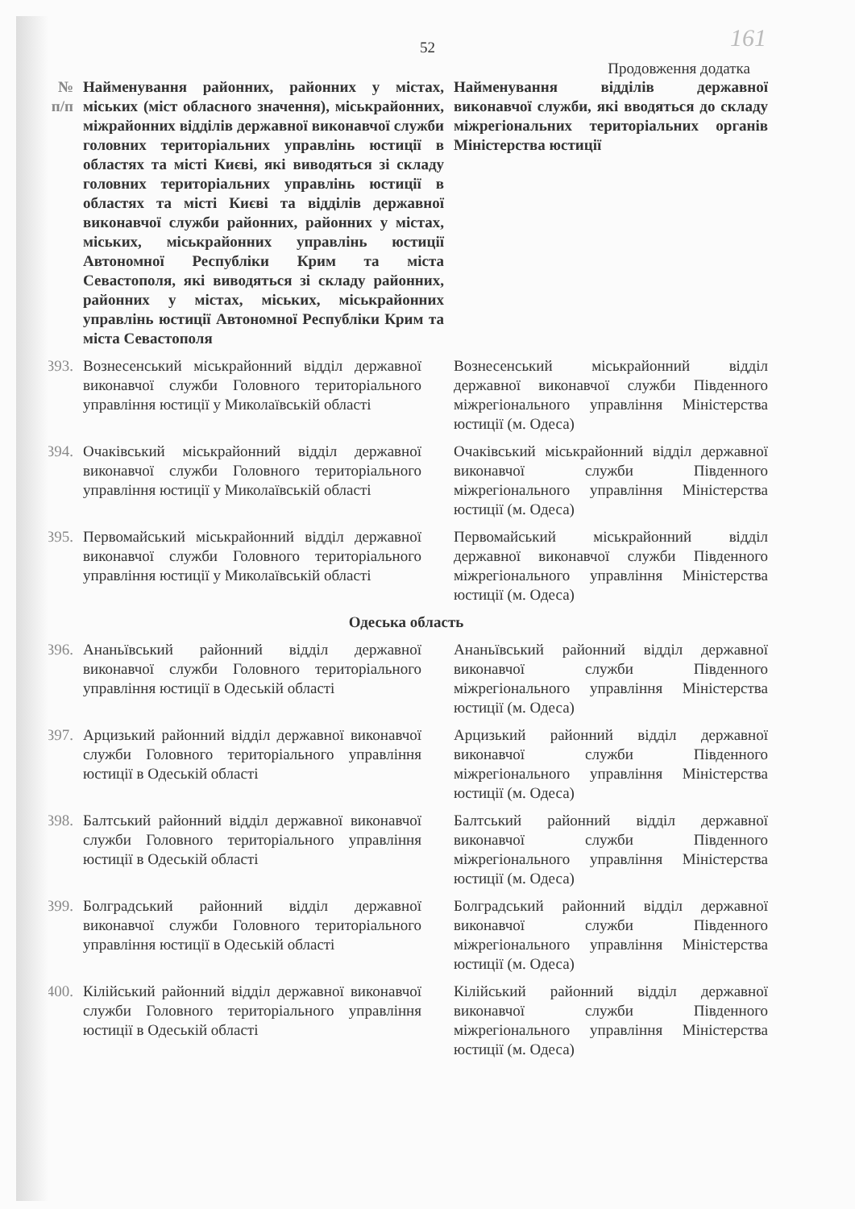161
52
Продовження додатка
| № п/п | Найменування районних, районних у містах, міських (міст обласного значення), міськрайонних, міжрайонних відділів державної виконавчої служби головних територіальних управлінь юстиції в областях та місті Києві, які виводяться зі складу головних територіальних управлінь юстиції в областях та місті Києві та відділів державної виконавчої служби районних, районних у містах, міських, міськрайонних управлінь юстиції Автономної Республіки Крим та міста Севастополя, які виводяться зі складу районних, районних у містах, міських, міськрайонних управлінь юстиції Автономної Республіки Крим та міста Севастополя | Найменування відділів державної виконавчої служби, які вводяться до складу міжрегіональних територіальних органів Міністерства юстиції |
| --- | --- | --- |
| 393. | Вознесенський міськрайонний відділ державної виконавчої служби Головного територіального управління юстиції у Миколаївській області | Вознесенський міськрайонний відділ державної виконавчої служби Південного міжрегіонального управління Міністерства юстиції (м. Одеса) |
| 394. | Очаківський міськрайонний відділ державної виконавчої служби Головного територіального управління юстиції у Миколаївській області | Очаківський міськрайонний відділ державної виконавчої служби Південного міжрегіонального управління Міністерства юстиції (м. Одеса) |
| 395. | Первомайський міськрайонний відділ державної виконавчої служби Головного територіального управління юстиції у Миколаївській області | Первомайський міськрайонний відділ державної виконавчої служби Південного міжрегіонального управління Міністерства юстиції (м. Одеса) |
| Одеська область | | |
| 396. | Ананьївський районний відділ державної виконавчої служби Головного територіального управління юстиції в Одеській області | Ананьївський районний відділ державної виконавчої служби Південного міжрегіонального управління Міністерства юстиції (м. Одеса) |
| 397. | Арцизький районний відділ державної виконавчої служби Головного територіального управління юстиції в Одеській області | Арцизький районний відділ державної виконавчої служби Південного міжрегіонального управління Міністерства юстиції (м. Одеса) |
| 398. | Балтський районний відділ державної виконавчої служби Головного територіального управління юстиції в Одеській області | Балтський районний відділ державної виконавчої служби Південного міжрегіонального управління Міністерства юстиції (м. Одеса) |
| 399. | Болградський районний відділ державної виконавчої служби Головного територіального управління юстиції в Одеській області | Болградський районний відділ державної виконавчої служби Південного міжрегіонального управління Міністерства юстиції (м. Одеса) |
| 400. | Кілійський районний відділ державної виконавчої служби Головного територіального управління юстиції в Одеській області | Кілійський районний відділ державної виконавчої служби Південного міжрегіонального управління Міністерства юстиції (м. Одеса) |